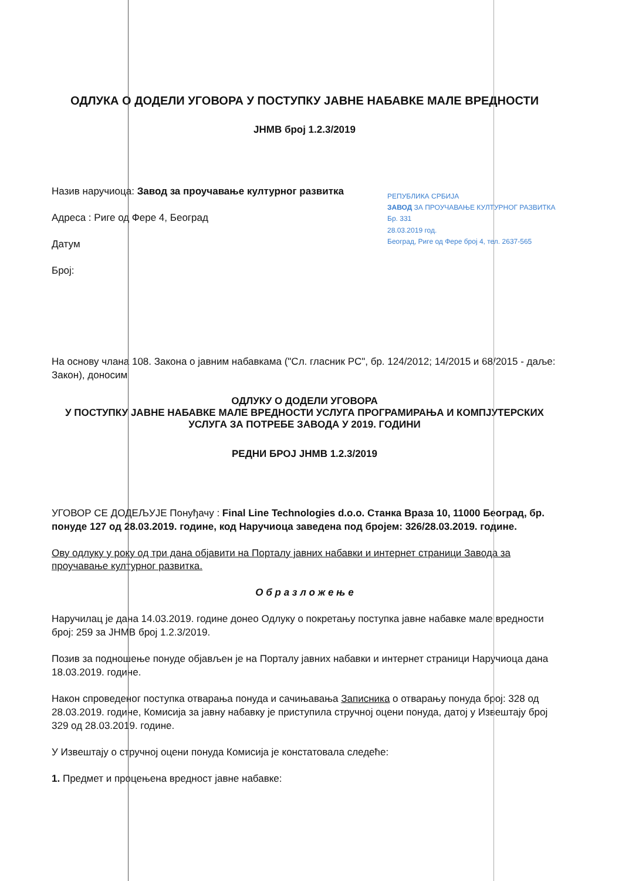ОДЛУКА О ДОДЕЛИ УГОВОРА У ПОСТУПКУ ЈАВНЕ НАБАВКЕ МАЛЕ ВРЕДНОСТИ
ЈНМВ број 1.2.3/2019
Назив наручиоца: Завод за проучавање културног развитка
Адреса : Риге од Фере 4, Београд
Датум
Број:
РЕПУБЛИКА СРБИЈА
ЗАВОД ЗА ПРОУЧАВАЊЕ КУЛТУРНОГ РАЗВИТКА
Бр. 331
28.03.2019 год.
Београд, Риге од Фере број 4, тел. 2637-565
На основу члана 108. Закона о јавним набавкама ("Сл. гласник РС", бр. 124/2012; 14/2015 и 68/2015 - даље: Закон), доносим
ОДЛУКУ О ДОДЕЛИ УГОВОРА
У ПОСТУПКУ ЈАВНЕ НАБАВКЕ МАЛЕ ВРЕДНОСТИ УСЛУГА ПРОГРАМИРАЊА И КОМПЈУТЕРСКИХ УСЛУГА ЗА ПОТРЕБЕ ЗАВОДА У 2019. ГОДИНИ
РЕДНИ БРОЈ ЈНМВ 1.2.3/2019
УГОВОР СЕ ДОДЕЉУЈЕ Понуђачу : Final Line Technologies d.o.o. Станка Враза 10, 11000 Београд, бр. понуде 127 од 28.03.2019. године, код Наручиоца заведена под бројем: 326/28.03.2019. године.
Ову одлуку у року од три дана објавити на Порталу јавних набавки и интернет страници Завода за проучавање културног развитка.
О б р а з л о ж е њ е
Наручилац је дана 14.03.2019. године донео Одлуку о покретању поступка јавне набавке мале вредности број: 259 за ЈНМВ број 1.2.3/2019.
Позив за подношење понуде објављен је на Порталу јавних набавки и интернет страници Наручиоца дана 18.03.2019. године.
Након спроведеног поступка отварања понуда и сачињавања Записника о отварању понуда број: 328 од 28.03.2019. године, Комисија за јавну набавку је приступила стручној оцени понуда, датој у Извештају број 329 од 28.03.2019. године.
У Извештају о стручној оцени понуда Комисија је констатовала следеће:
1. Предмет и процењена вредност јавне набавке: